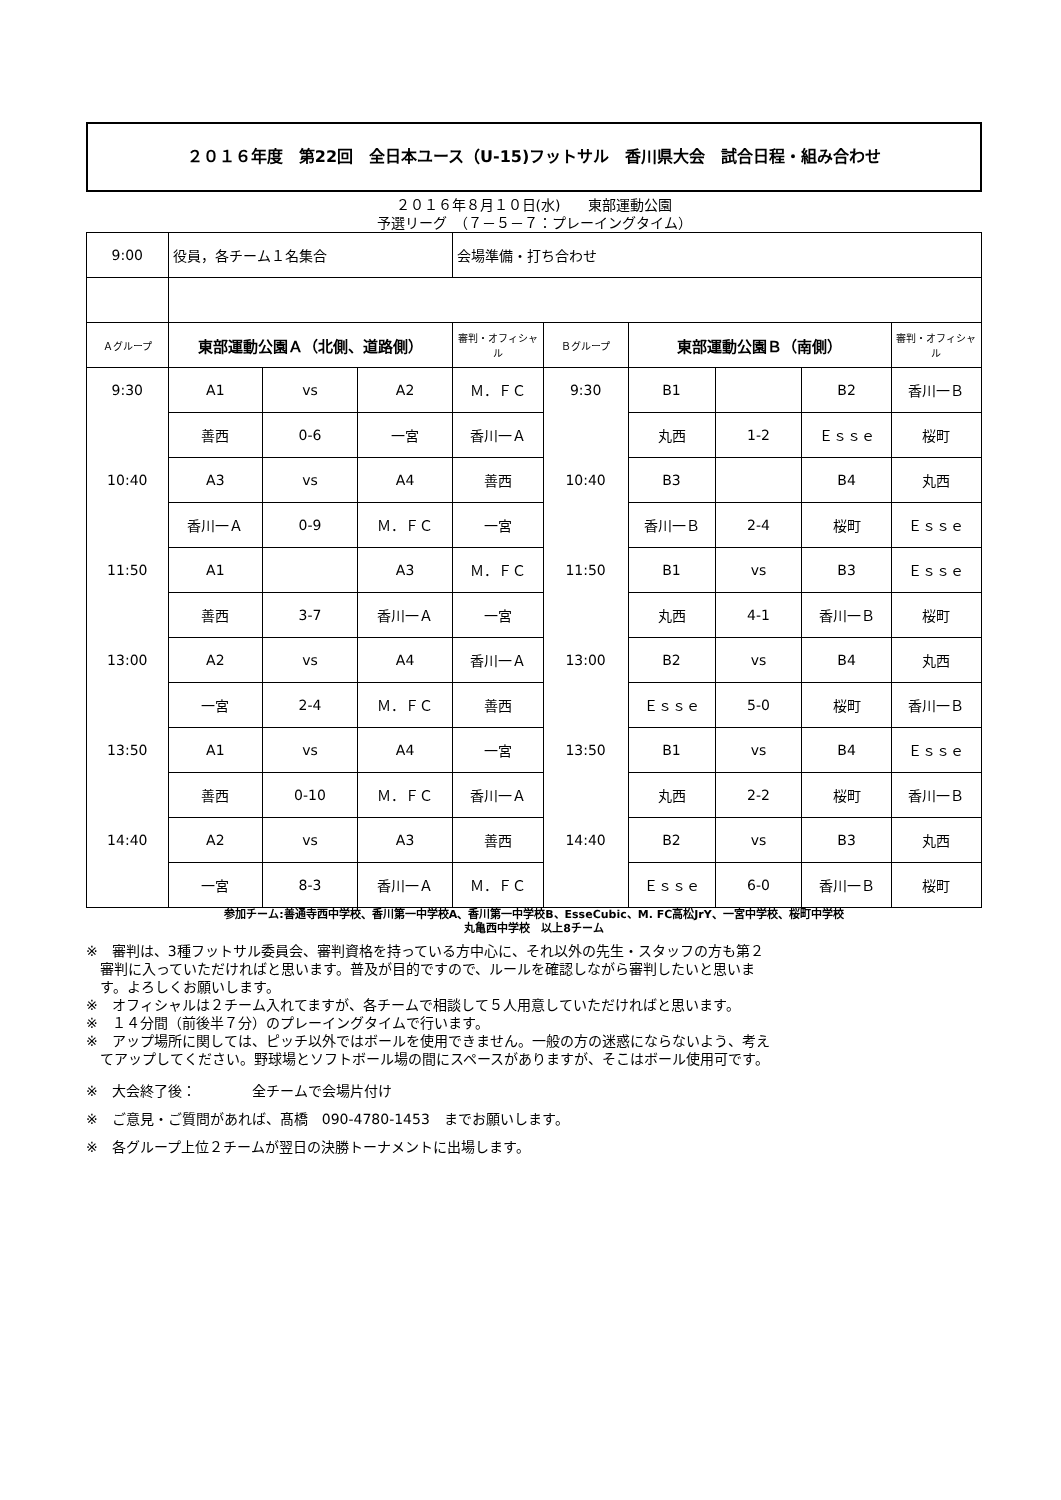２０１６年度　第22回　全日本ユース（U-15)フットサル　香川県大会　試合日程・組み合わせ
２０１６年８月１０日(水)　　東部運動公園
予選リーグ　（７－５－７：プレーイングタイム）
| 9:00 | 役員，各チーム１名集合 | | | 会場準備・打ち合わせ | | | | | |
| Ａグループ | 東部運動公園Ａ（北側、道路側） | | | 審判・オフィシャル | Ｂグループ | 東部運動公園Ｂ（南側） | | | 審判・オフィシャル |
| 9:30 | A1 | vs | A2 | Ｍ．ＦＣ | 9:30 | B1 | | B2 | 香川一Ｂ |
| | 善西 | 0-6 | 一宮 | 香川一Ａ | | 丸西 | 1-2 | Ｅｓｓｅ | 桜町 |
| 10:40 | A3 | vs | A4 | 善西 | 10:40 | B3 | | B4 | 丸西 |
| | 香川一Ａ | 0-9 | Ｍ．ＦＣ | 一宮 | | 香川一Ｂ | 2-4 | 桜町 | Ｅｓｓｅ |
| 11:50 | A1 | | A3 | Ｍ．ＦＣ | 11:50 | B1 | vs | B3 | Ｅｓｓｅ |
| | 善西 | 3-7 | 香川一Ａ | 一宮 | | 丸西 | 4-1 | 香川一Ｂ | 桜町 |
| 13:00 | A2 | vs | A4 | 香川一Ａ | 13:00 | B2 | vs | B4 | 丸西 |
| | 一宮 | 2-4 | Ｍ．ＦＣ | 善西 | | Ｅｓｓｅ | 5-0 | 桜町 | 香川一Ｂ |
| 13:50 | A1 | vs | A4 | 一宮 | 13:50 | B1 | vs | B4 | Ｅｓｓｅ |
| | 善西 | 0-10 | Ｍ．ＦＣ | 香川一Ａ | | 丸西 | 2-2 | 桜町 | 香川一Ｂ |
| 14:40 | A2 | vs | A3 | 善西 | 14:40 | B2 | vs | B3 | 丸西 |
| | 一宮 | 8-3 | 香川一Ａ | Ｍ．ＦＣ | | Ｅｓｓｅ | 6-0 | 香川一Ｂ | 桜町 |
参加チーム:善通寺西中学校、香川第一中学校A、香川第一中学校B、EsseCubic、M. FC高松JrY、一宮中学校、桜町中学校
丸亀西中学校　以上8チーム
※　審判は、3種フットサル委員会、審判資格を持っている方中心に、それ以外の先生・スタッフの方も第２
　審判に入っていただければと思います。普及が目的ですので、ルールを確認しながら審判したいと思いま
　す。よろしくお願いします。
※　オフィシャルは２チーム入れてますが、各チームで相談して５人用意していただければと思います。
※　１４分間（前後半７分）のプレーイングタイムで行います。
※　アップ場所に関しては、ピッチ以外ではボールを使用できません。一般の方の迷惑にならないよう、考え
　てアップしてください。野球場とソフトボール場の間にスペースがありますが、そこはボール使用可です。
※　大会終了後：　　　　全チームで会場片付け
※　ご意見・ご質問があれば、髙橋　090-4780-1453　までお願いします。
※　各グループ上位２チームが翌日の決勝トーナメントに出場します。